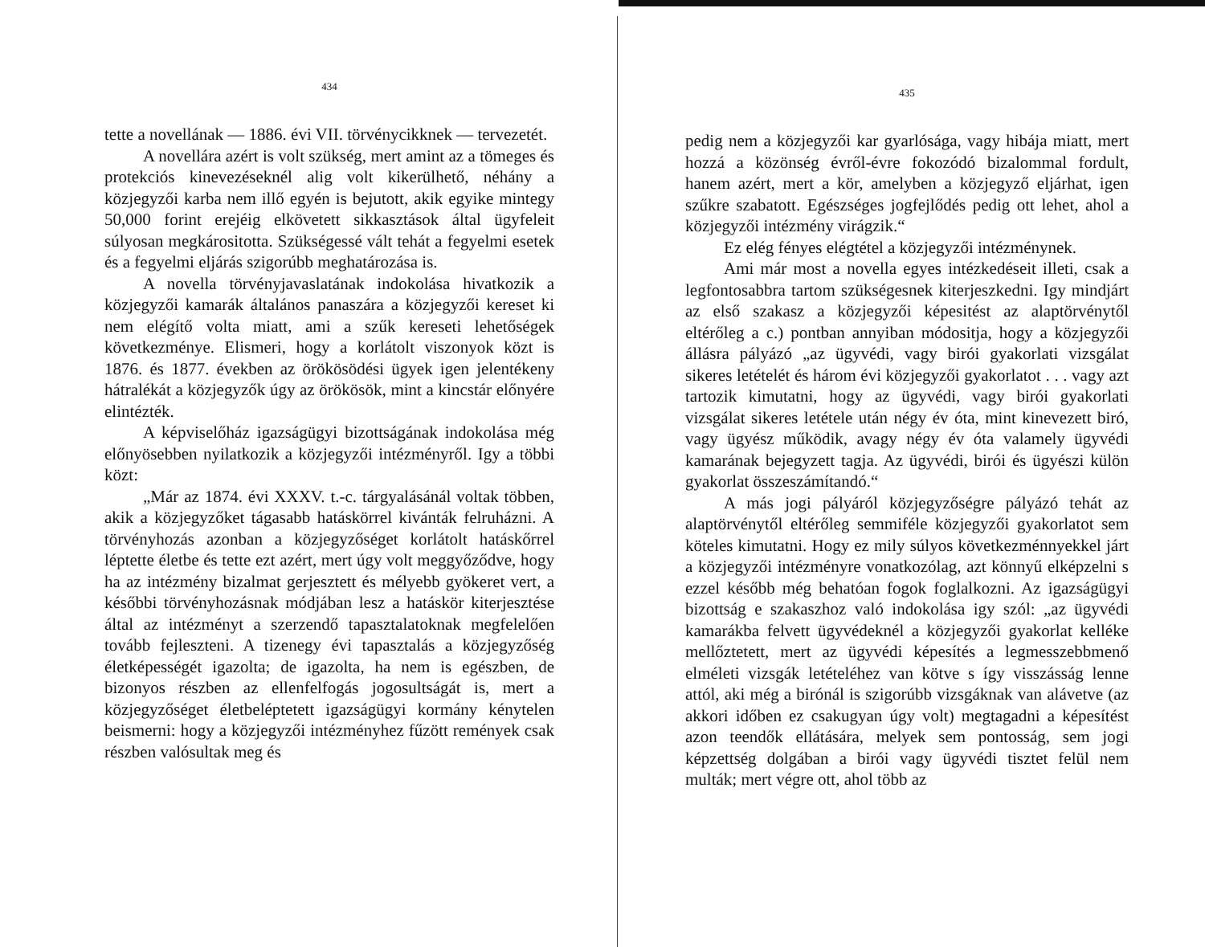434
tette a novellának — 1886. évi VII. törvénycikknek — tervezetét.
A novellára azért is volt szükség, mert amint az a tömeges és protekciós kinevezéseknél alig volt kikerülhető, néhány a közjegyzői karba nem illő egyén is bejutott, akik egyike mintegy 50,000 forint erejéig elkövetett sikkasztások által ügyfeleit súlyosan megkárositotta. Szükségessé vált tehát a fegyelmi esetek és a fegyelmi eljárás szigorúbb meghatározása is.
A novella törvényjavaslatának indokolása hivatkozik a közjegyzői kamarák általános panaszára a közjegyzői kereset ki nem elégítő volta miatt, ami a szűk kereseti lehetőségek következménye. Elismeri, hogy a korlátolt viszonyok közt is 1876. és 1877. években az örökösödési ügyek igen jelentékeny hátralékát a közjegyzők úgy az örökösök, mint a kincstár előnyére elintézték.
A képviselőház igazságügyi bizottságának indokolása még előnyösebben nyilatkozik a közjegyzői intézményről. Igy a többi közt:
„Már az 1874. évi XXXV. t.-c. tárgyalásánál voltak többen, akik a közjegyzőket tágasabb hatáskörrel kivánták felruházni. A törvényhozás azonban a közjegyzőséget korlátolt hatáskőrrel léptette életbe és tette ezt azért, mert úgy volt meggyőződve, hogy ha az intézmény bizalmat gerjesztett és mélyebb gyökeret vert, a későbbi törvényhozásnak módjában lesz a hatáskör kiterjesztése által az intézményt a szerzendő tapasztalatoknak megfelelően tovább fejleszteni. A tizenegy évi tapasztalás a közjegyzőség életképességét igazolta; de igazolta, ha nem is egészben, de bizonyos részben az ellenfelfogás jogosultságát is, mert a közjegyzőséget életbeléptetett igazságügyi kormány kénytelen beismerni: hogy a közjegyzői intézményhez fűzött remények csak részben valósultak meg és
435
pedig nem a közjegyzői kar gyarlósága, vagy hibája miatt, mert hozzá a közönség évről-évre fokozódó bizalommal fordult, hanem azért, mert a kör, amelyben a közjegyző eljárhat, igen szűkre szabatott. Egészséges jogfejlődés pedig ott lehet, ahol a közjegyzői intézmény virágzik.“
Ez elég fényes elégtétel a közjegyzői intézménynek.
Ami már most a novella egyes intézkedéseit illeti, csak a legfontosabbra tartom szükségesnek kiterjeszkedni. Igy mindjárt az első szakasz a közjegyzői képesitést az alaptörvénytől eltérőleg a c.) pontban annyiban módositja, hogy a közjegyzői állásra pályázó „az ügyvédi, vagy birói gyakorlati vizsgálat sikeres letételét és három évi közjegyzői gyakorlatot . . . vagy azt tartozik kimutatni, hogy az ügyvédi, vagy birói gyakorlati vizsgálat sikeres letétele után négy év óta, mint kinevezett biró, vagy ügyész működik, avagy négy év óta valamely ügyvédi kamarának bejegyzett tagja. Az ügyvédi, birói és ügyészi külön gyakorlat összeszámítandó.“
A más jogi pályáról közjegyzőségre pályázó tehát az alaptörvénytől eltérőleg semmiféle közjegyzői gyakorlatot sem köteles kimutatni. Hogy ez mily súlyos következménnyekkel járt a közjegyzői intézményre vonatkozólag, azt könnyű elképzelni s ezzel később még behatóan fogok foglalkozni. Az igazságügyi bizottság e szakaszhoz való indokolása igy szól: „az ügyvédi kamarákba felvett ügyvédeknél a közjegyzői gyakorlat kelléke mellőztetett, mert az ügyvédi képesítés a legmesszebbmenő elméleti vizsgák letételéhez van kötve s így visszásság lenne attól, aki még a birónál is szigorúbb vizsgáknak van alávetve (az akkori időben ez csakugyan úgy volt) megtagadni a képesítést azon teendők ellátására, melyek sem pontosság, sem jogi képzettség dolgában a birói vagy ügyvédi tisztet felül nem multák; mert végre ott, ahol több az